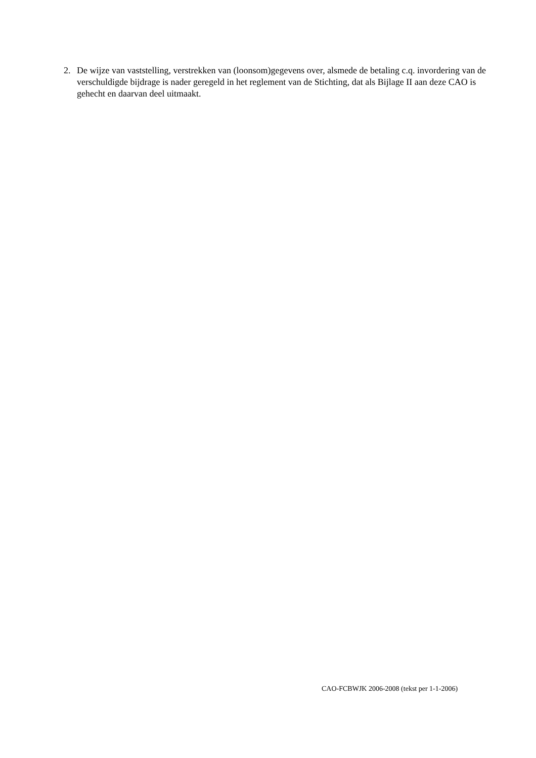2. De wijze van vaststelling, verstrekken van (loonsom)gegevens over, alsmede de betaling c.q. invordering van de verschuldigde bijdrage is nader geregeld in het reglement van de Stichting, dat als Bijlage II aan deze CAO is gehecht en daarvan deel uitmaakt.
CAO-FCBWJK 2006-2008 (tekst per 1-1-2006)